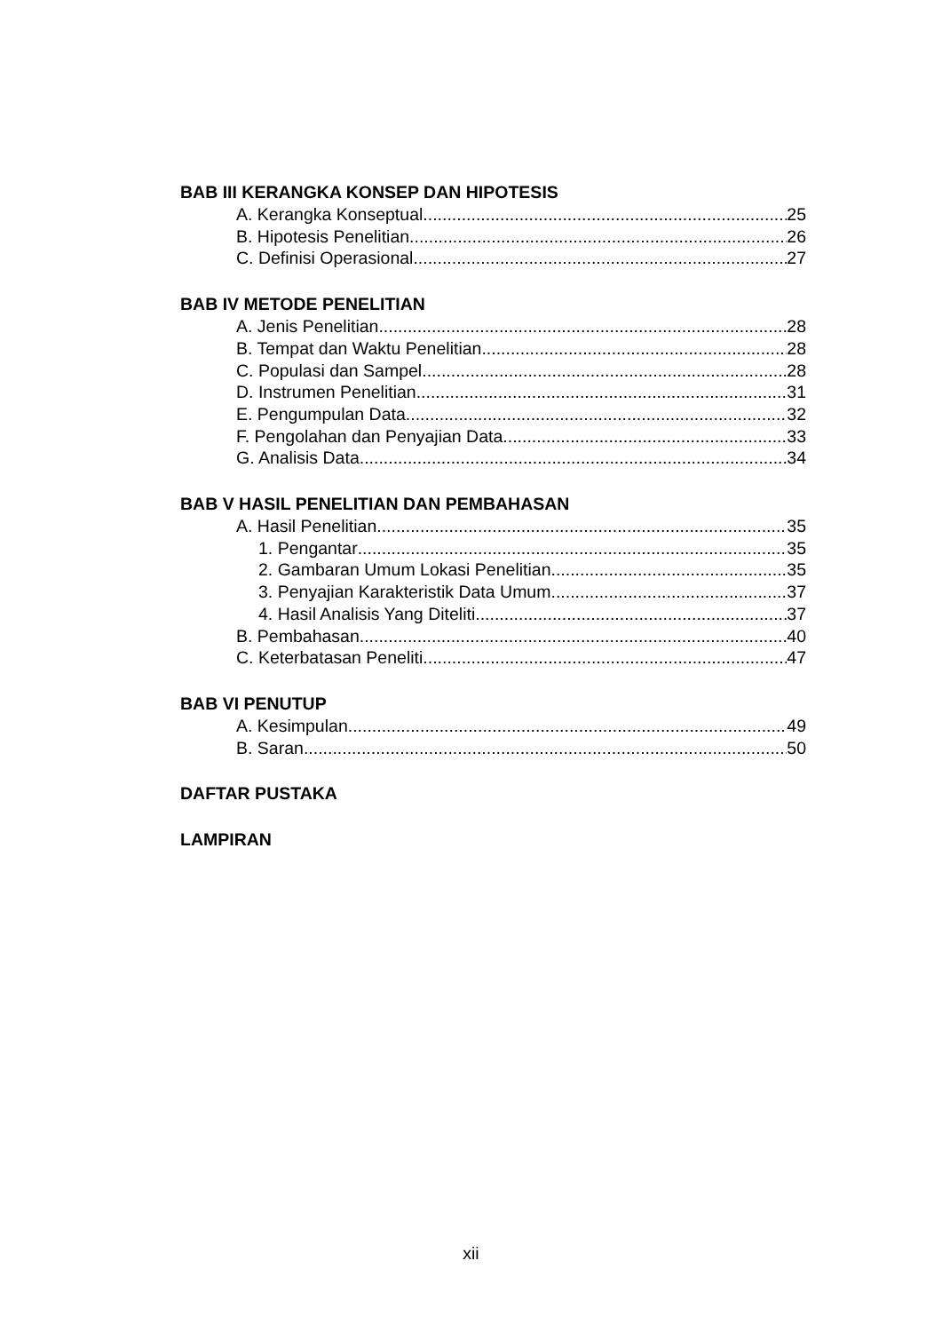BAB III KERANGKA KONSEP DAN HIPOTESIS
A. Kerangka Konseptual 25
B. Hipotesis Penelitian 26
C. Definisi Operasional 27
BAB IV METODE PENELITIAN
A. Jenis Penelitian 28
B. Tempat dan Waktu Penelitian 28
C. Populasi dan Sampel 28
D. Instrumen Penelitian 31
E. Pengumpulan Data 32
F. Pengolahan dan Penyajian Data 33
G. Analisis Data 34
BAB V HASIL PENELITIAN DAN PEMBAHASAN
A. Hasil Penelitian 35
1. Pengantar 35
2. Gambaran Umum Lokasi Penelitian 35
3. Penyajian Karakteristik Data Umum 37
4. Hasil Analisis Yang Diteliti 37
B. Pembahasan 40
C. Keterbatasan Peneliti 47
BAB VI PENUTUP
A. Kesimpulan 49
B. Saran 50
DAFTAR PUSTAKA
LAMPIRAN
xii